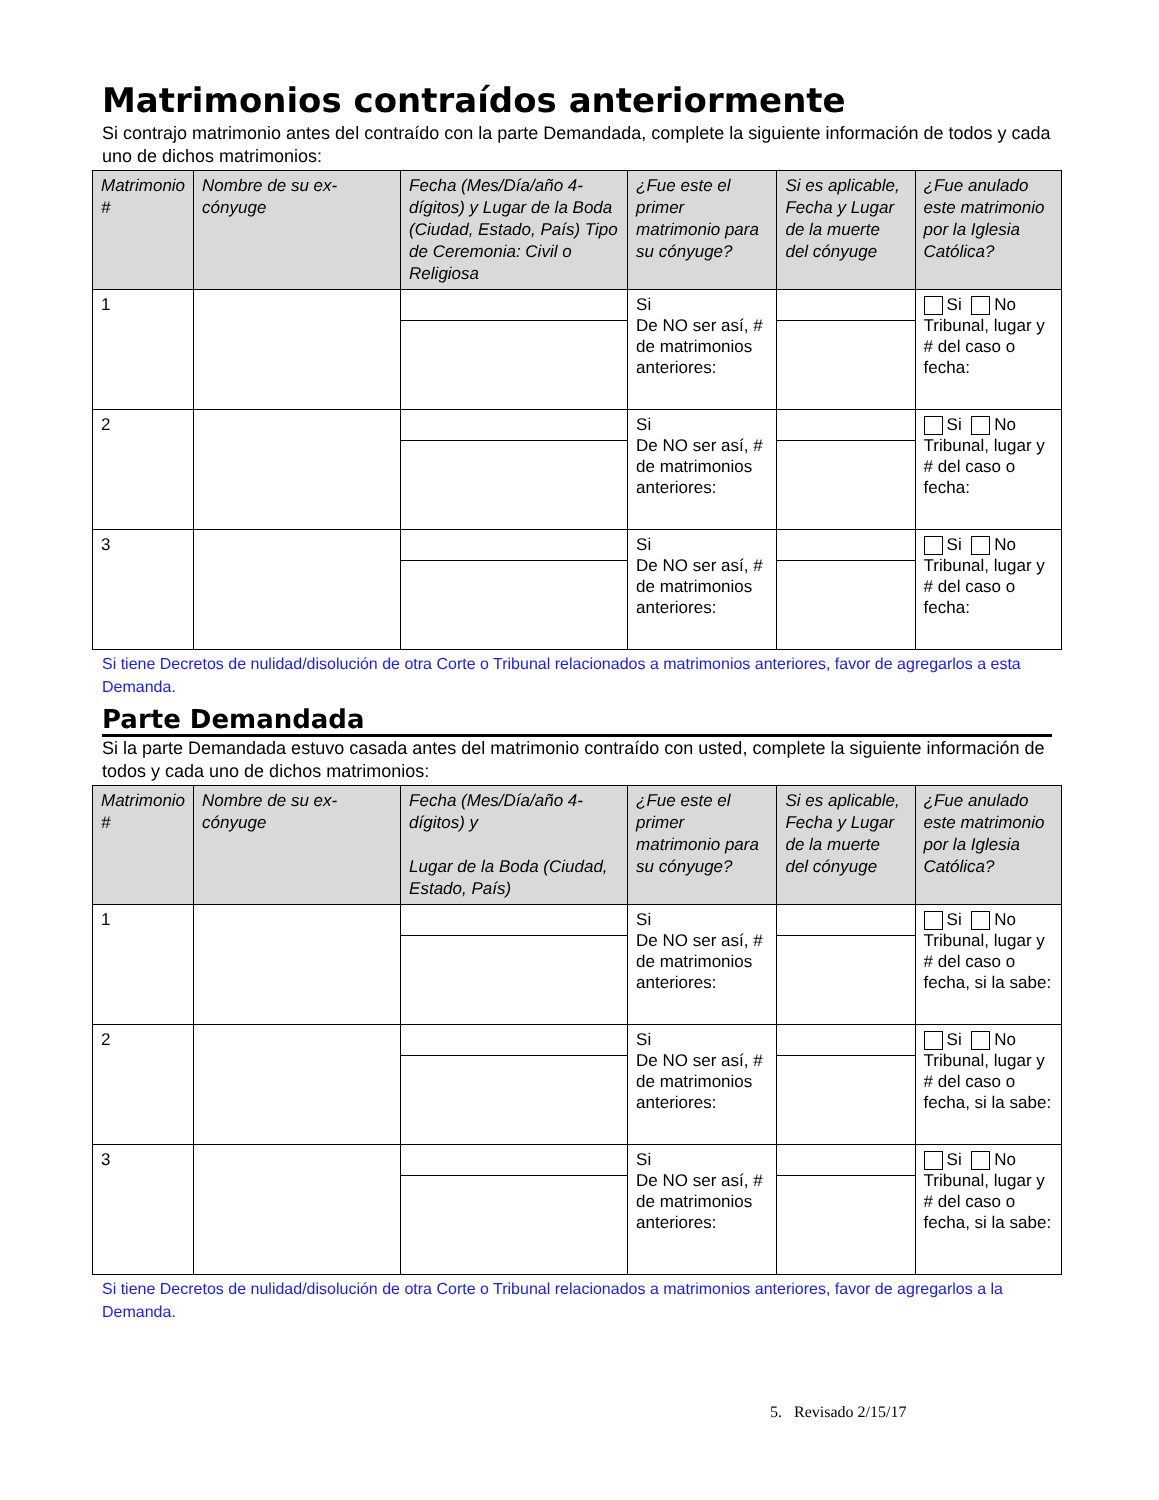Matrimonios contraídos anteriormente
Si contrajo matrimonio antes del contraído con la parte Demandada, complete la siguiente información de todos y cada uno de dichos matrimonios:
| Matrimonio # | Nombre de su ex-cónyuge | Fecha (Mes/Día/año 4-dígitos) y Lugar de la Boda (Ciudad, Estado, País) Tipo de Ceremonia: Civil o Religiosa | ¿Fue este el primer matrimonio para su cónyuge? | Si es aplicable, Fecha y Lugar de la muerte del cónyuge | ¿Fue anulado este matrimonio por la Iglesia Católica? |
| --- | --- | --- | --- | --- | --- |
| 1 | | | Si De NO ser así, # de matrimonios anteriores: | | Si No Tribunal, lugar y # del caso o fecha: |
| 2 | | | Si De NO ser así, # de matrimonios anteriores: | | Si No Tribunal, lugar y # del caso o fecha: |
| 3 | | | Si De NO ser así, # de matrimonios anteriores: | | Si No Tribunal, lugar y # del caso o fecha: |
Si tiene Decretos de nulidad/disolución de otra Corte o Tribunal relacionados a matrimonios anteriores, favor de agregarlos a esta Demanda.
Parte Demandada
Si la parte Demandada estuvo casada antes del matrimonio contraído con usted, complete la siguiente información de todos y cada uno de dichos matrimonios:
| Matrimonio # | Nombre de su ex-cónyuge | Fecha (Mes/Día/año 4-dígitos) y Lugar de la Boda (Ciudad, Estado, País) | ¿Fue este el primer matrimonio para su cónyuge? | Si es aplicable, Fecha y Lugar de la muerte del cónyuge | ¿Fue anulado este matrimonio por la Iglesia Católica? |
| --- | --- | --- | --- | --- | --- |
| 1 | | | Si De NO ser así, # de matrimonios anteriores: | | Si No Tribunal, lugar y # del caso o fecha, si la sabe: |
| 2 | | | Si De NO ser así, # de matrimonios anteriores: | | Si No Tribunal, lugar y # del caso o fecha, si la sabe: |
| 3 | | | Si De NO ser así, # de matrimonios anteriores: | | Si No Tribunal, lugar y # del caso o fecha, si la sabe: |
Si tiene Decretos de nulidad/disolución de otra Corte o Tribunal relacionados a matrimonios anteriores, favor de agregarlos a la Demanda.
5. Revisado 2/15/17